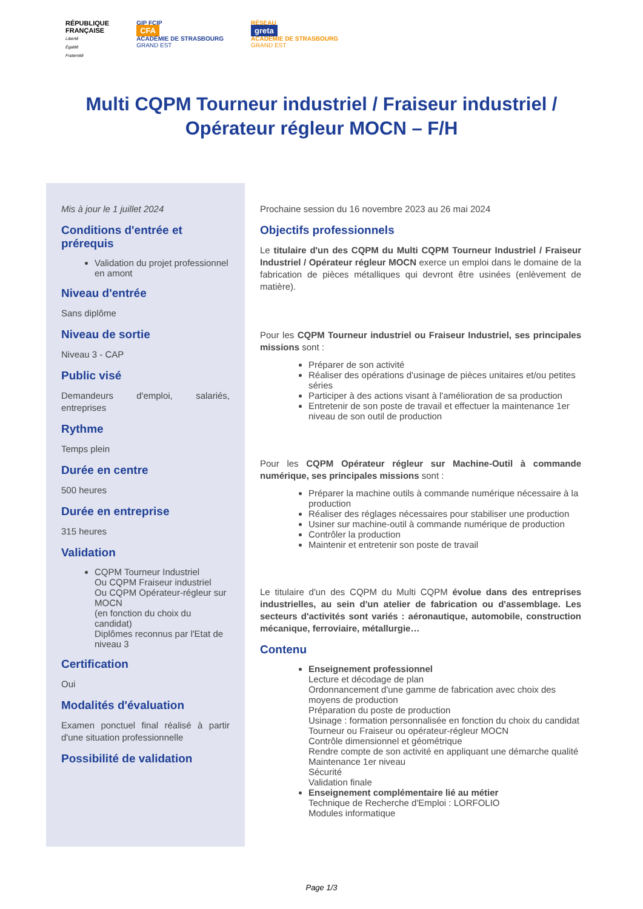RÉPUBLIQUE
FRANÇAISE
Liberté
Égalité
Fraternité
GIP FCIP
CFA
ACADÉMIE DE STRASBOURG
GRAND EST
RÉSEAU
greta
ACADÉMIE DE STRASBOURG
GRAND EST
Multi CQPM Tourneur industriel / Fraiseur industriel / Opérateur régleur MOCN – F/H
Mis à jour le 1 juillet 2024
Conditions d'entrée et prérequis
Validation du projet professionnel en amont
Niveau d'entrée
Sans diplôme
Niveau de sortie
Niveau 3 - CAP
Public visé
Demandeurs d'emploi, salariés, entreprises
Rythme
Temps plein
Durée en centre
500 heures
Durée en entreprise
315 heures
Validation
CQPM Tourneur Industriel
Ou CQPM Fraiseur industriel
Ou CQPM Opérateur-régleur sur MOCN
(en fonction du choix du candidat)
Diplômes reconnus par l'Etat de niveau 3
Certification
Oui
Modalités d'évaluation
Examen ponctuel final réalisé à partir d'une situation professionnelle
Possibilité de validation
Prochaine session du 16 novembre 2023 au 26 mai 2024
Objectifs professionnels
Le titulaire d'un des CQPM du Multi CQPM Tourneur Industriel / Fraiseur Industriel / Opérateur régleur MOCN exerce un emploi dans le domaine de la fabrication de pièces métalliques qui devront être usinées (enlèvement de matière).
Pour les CQPM Tourneur industriel ou Fraiseur Industriel, ses principales missions sont :
Préparer de son activité
Réaliser des opérations d'usinage de pièces unitaires et/ou petites séries
Participer à des actions visant à l'amélioration de sa production
Entretenir de son poste de travail et effectuer la maintenance 1er niveau de son outil de production
Pour les CQPM Opérateur régleur sur Machine-Outil à commande numérique, ses principales missions sont :
Préparer la machine outils à commande numérique nécessaire à la production
Réaliser des réglages nécessaires pour stabiliser une production
Usiner sur machine-outil à commande numérique de production
Contrôler la production
Maintenir et entretenir son poste de travail
Le titulaire d'un des CQPM du Multi CQPM évolue dans des entreprises industrielles, au sein d'un atelier de fabrication ou d'assemblage. Les secteurs d'activités sont variés : aéronautique, automobile, construction mécanique, ferroviaire, métallurgie…
Contenu
Enseignement professionnel
Lecture et décodage de plan
Ordonnancement d'une gamme de fabrication avec choix des moyens de production
Préparation du poste de production
Usinage : formation personnalisée en fonction du choix du candidat Tourneur ou Fraiseur ou opérateur-régleur MOCN
Contrôle dimensionnel et géométrique
Rendre compte de son activité en appliquant une démarche qualité
Maintenance 1er niveau
Sécurité
Validation finale
Enseignement complémentaire lié au métier
Technique de Recherche d'Emploi : LORFOLIO
Modules informatique
Page 1/3